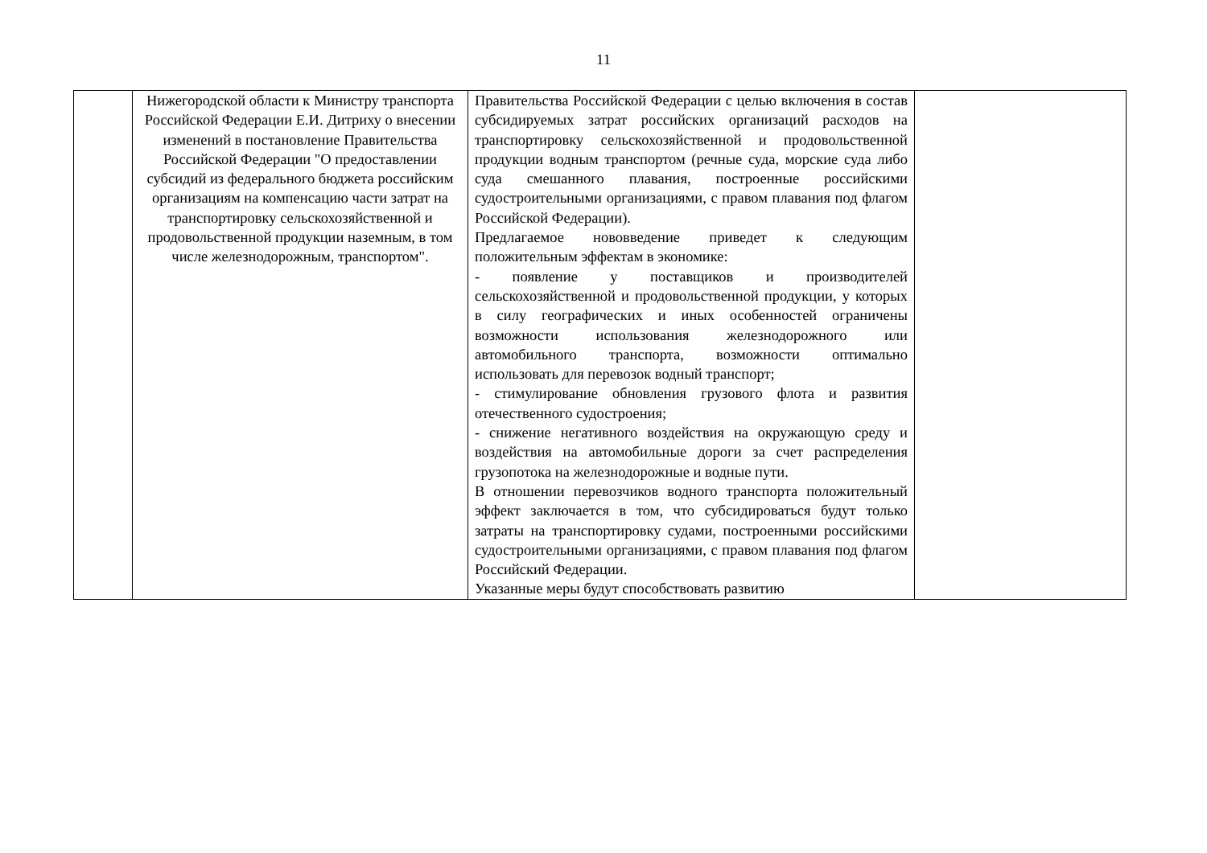11
| | Нижегородской области к Министру транспорта Российской Федерации Е.И. Дитриху о внесении изменений в постановление Правительства Российской Федерации "О предоставлении субсидий из федерального бюджета российским организациям на компенсацию части затрат на транспортировку сельскохозяйственной и продовольственной продукции наземным, в том числе железнодорожным, транспортом". | Правительства Российской Федерации с целью включения в состав субсидируемых затрат российских организаций расходов на транспортировку сельскохозяйственной и продовольственной продукции водным транспортом (речные суда, морские суда либо суда смешанного плавания, построенные российскими судостроительными организациями, с правом плавания под флагом Российской Федерации). Предлагаемое нововведение приведет к следующим положительным эффектам в экономике: - появление у поставщиков и производителей сельскохозяйственной и продовольственной продукции, у которых в силу географических и иных особенностей ограничены возможности использования железнодорожного или автомобильного транспорта, возможности оптимально использовать для перевозок водный транспорт; - стимулирование обновления грузового флота и развития отечественного судостроения; - снижение негативного воздействия на окружающую среду и воздействия на автомобильные дороги за счет распределения грузопотока на железнодорожные и водные пути. В отношении перевозчиков водного транспорта положительный эффект заключается в том, что субсидироваться будут только затраты на транспортировку судами, построенными российскими судостроительными организациями, с правом плавания под флагом Российский Федерации. Указанные меры будут способствовать развитию | |